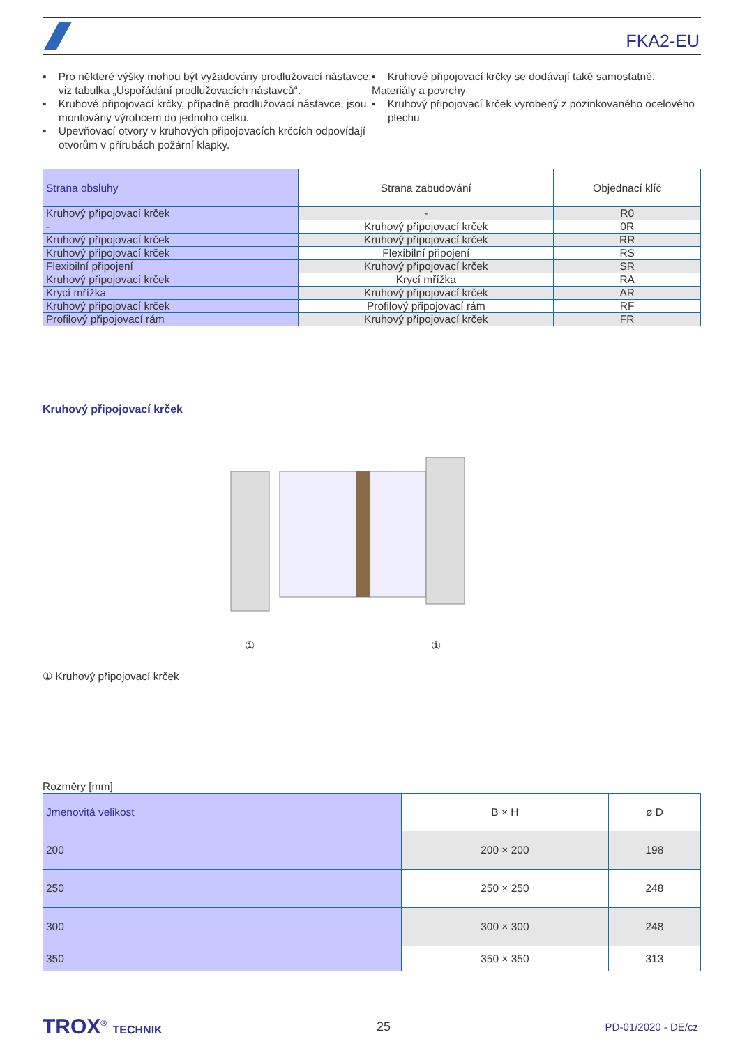FKA2-EU
▪ Pro některé výšky mohou být vyžadovány prodlužovací nástavce; viz tabulka „Uspořádání prodlužovacích nástavců“.
▪ Kruhové připojovací krčky, případně prodlužovací nástavce, jsou montovány výrobcem do jednoho celku.
▪ Upevňovací otvory v kruhových připojovacích krčcích odpovídají otvorům v přírubách požární klapky.
▪ Kruhové připojovací krčky se dodávají také samostatně.
Materiály a povrchy
▪ Kruhový připojovací krček vyrobený z pozinkovaného ocelového plechu
| Strana obsluhy | Strana zabudování | Objednací klíč |
| --- | --- | --- |
| Kruhový připojovací krček | - | R0 |
| - | Kruhový připojovací krček | 0R |
| Kruhový připojovací krček | Kruhový připojovací krček | RR |
| Kruhový připojovací krček | Flexibilní připojení | RS |
| Flexibilní připojení | Kruhový připojovací krček | SR |
| Kruhový připojovací krček | Krycí mřížka | RA |
| Krycí mřížka | Kruhový připojovací krček | AR |
| Kruhový připojovací krček | Profilový připojovací rám | RF |
| Profilový připojovací rám | Kruhový připojovací krček | FR |
Kruhový připojovací krček
① ①
① Kruhový připojovací krček
Rozměry [mm]
| Jmenovitá velikost | B × H | ø D |
| --- | --- | --- |
| 200 | 200 × 200 | 198 |
| 250 | 250 × 250 | 248 |
| 300 | 300 × 300 | 248 |
| 350 | 350 × 350 | 313 |
TROX<sup>®</sup> TECHNIK 25 PD-01/2020 - DE/cz